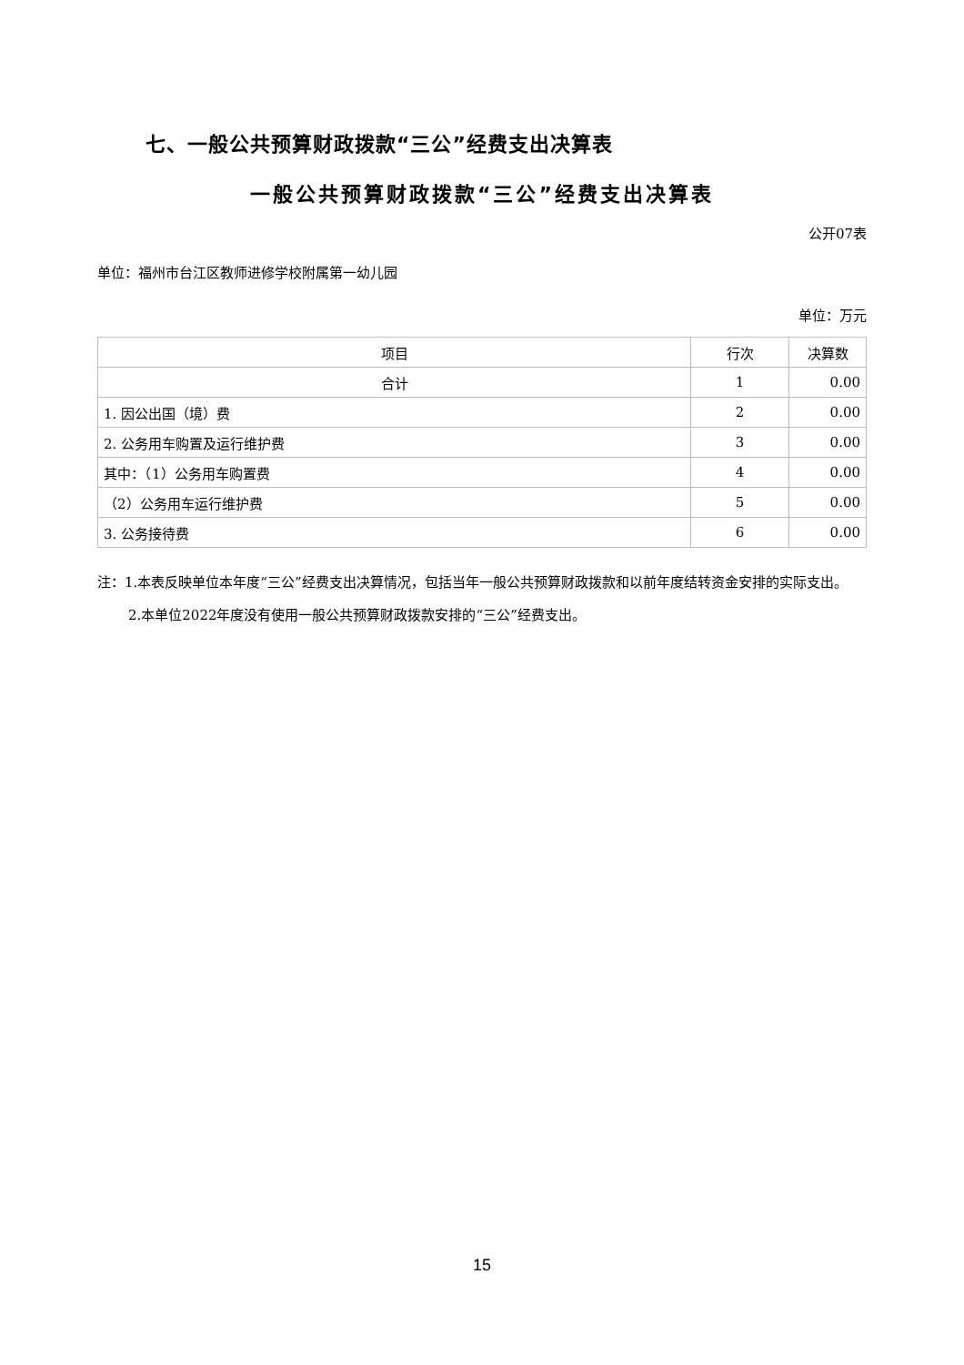七、一般公共预算财政拨款“三公”经费支出决算表
一般公共预算财政拨款“三公”经费支出决算表
公开07表
单位：福州市台江区教师进修学校附属第一幼儿园
单位：万元
| 项目 | 行次 | 决算数 |
| --- | --- | --- |
| 合计 | 1 | 0.00 |
| 1. 因公出国（境）费 | 2 | 0.00 |
| 2. 公务用车购置及运行维护费 | 3 | 0.00 |
| 其中：（1）公务用车购置费 | 4 | 0.00 |
| （2）公务用车运行维护费 | 5 | 0.00 |
| 3. 公务接待费 | 6 | 0.00 |
注：1.本表反映单位本年度“三公”经费支出决算情况，包括当年一般公共预算财政拨款和以前年度结转资金安排的实际支出。
2.本单位2022年度没有使用一般公共预算财政拨款安排的“三公”经费支出。
15